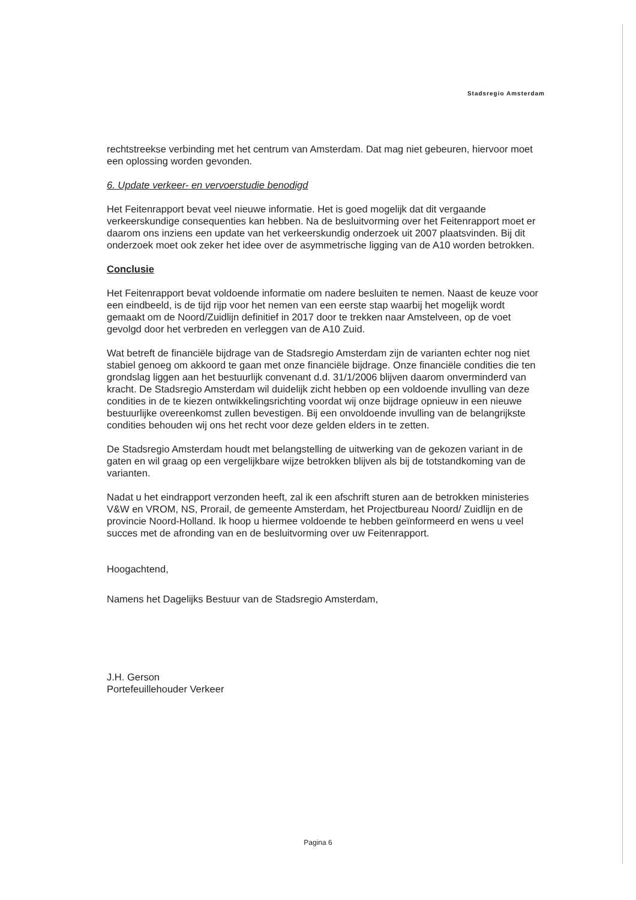Stadsregio Amsterdam
rechtstreekse verbinding met het centrum van Amsterdam. Dat mag niet gebeuren, hiervoor moet een oplossing worden gevonden.
6. Update verkeer- en vervoerstudie benodigd
Het Feitenrapport bevat veel nieuwe informatie. Het is goed mogelijk dat dit vergaande verkeerskundige consequenties kan hebben. Na de besluitvorming over het Feitenrapport moet er daarom ons inziens een update van het verkeerskundig onderzoek uit 2007 plaatsvinden. Bij dit onderzoek moet ook zeker het idee over de asymmetrische ligging van de A10 worden betrokken.
Conclusie
Het Feitenrapport bevat voldoende informatie om nadere besluiten te nemen. Naast de keuze voor een eindbeeld, is de tijd rijp voor het nemen van een eerste stap waarbij het mogelijk wordt gemaakt om de Noord/Zuidlijn definitief in 2017 door te trekken naar Amstelveen, op de voet gevolgd door het verbreden en verleggen van de A10 Zuid.
Wat betreft de financiële bijdrage van de Stadsregio Amsterdam zijn de varianten echter nog niet stabiel genoeg om akkoord te gaan met onze financiële bijdrage. Onze financiële condities die ten grondslag liggen aan het bestuurlijk convenant d.d. 31/1/2006 blijven daarom onverminderd van kracht. De Stadsregio Amsterdam wil duidelijk zicht hebben op een voldoende invulling van deze condities in de te kiezen ontwikkelingsrichting voordat wij onze bijdrage opnieuw in een nieuwe bestuurlijke overeenkomst zullen bevestigen. Bij een onvoldoende invulling van de belangrijkste condities behouden wij ons het recht voor deze gelden elders in te zetten.
De Stadsregio Amsterdam houdt met belangstelling de uitwerking van de gekozen variant in de gaten en wil graag op een vergelijkbare wijze betrokken blijven als bij de totstandkoming van de varianten.
Nadat u het eindrapport verzonden heeft, zal ik een afschrift sturen aan de betrokken ministeries V&W en VROM, NS, Prorail, de gemeente Amsterdam, het Projectbureau Noord/ Zuidlijn en de provincie Noord-Holland. Ik hoop u hiermee voldoende te hebben geïnformeerd en wens u veel succes met de afronding van en de besluitvorming over uw Feitenrapport.
Hoogachtend,
Namens het Dagelijks Bestuur van de Stadsregio Amsterdam,
J.H. Gerson
Portefeuillehouder Verkeer
Pagina 6